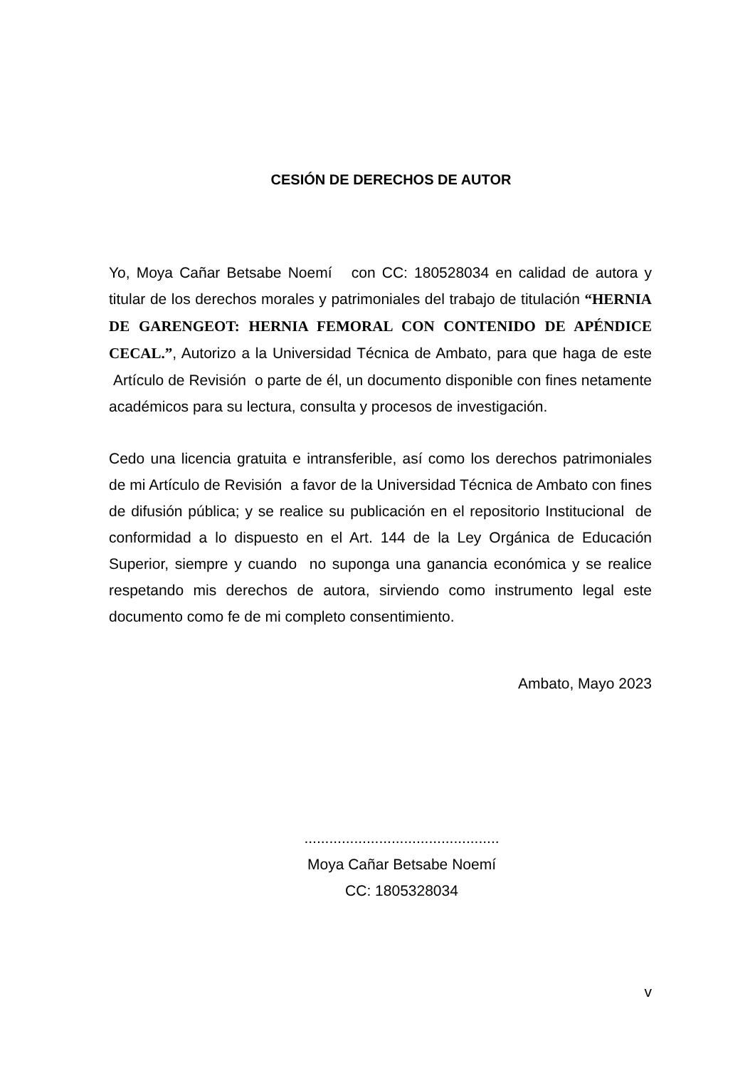CESIÓN DE DERECHOS DE AUTOR
Yo, Moya Cañar Betsabe Noemí con CC: 180528034 en calidad de autora y titular de los derechos morales y patrimoniales del trabajo de titulación “HERNIA DE GARENGEOT: HERNIA FEMORAL CON CONTENIDO DE APÉNDICE CECAL.”, Autorizo a la Universidad Técnica de Ambato, para que haga de este Artículo de Revisión o parte de él, un documento disponible con fines netamente académicos para su lectura, consulta y procesos de investigación.
Cedo una licencia gratuita e intransferible, así como los derechos patrimoniales de mi Artículo de Revisión a favor de la Universidad Técnica de Ambato con fines de difusión pública; y se realice su publicación en el repositorio Institucional de conformidad a lo dispuesto en el Art. 144 de la Ley Orgánica de Educación Superior, siempre y cuando no suponga una ganancia económica y se realice respetando mis derechos de autora, sirviendo como instrumento legal este documento como fe de mi completo consentimiento.
Ambato, Mayo 2023
...............................................
Moya Cañar Betsabe Noemí
CC: 1805328034
v